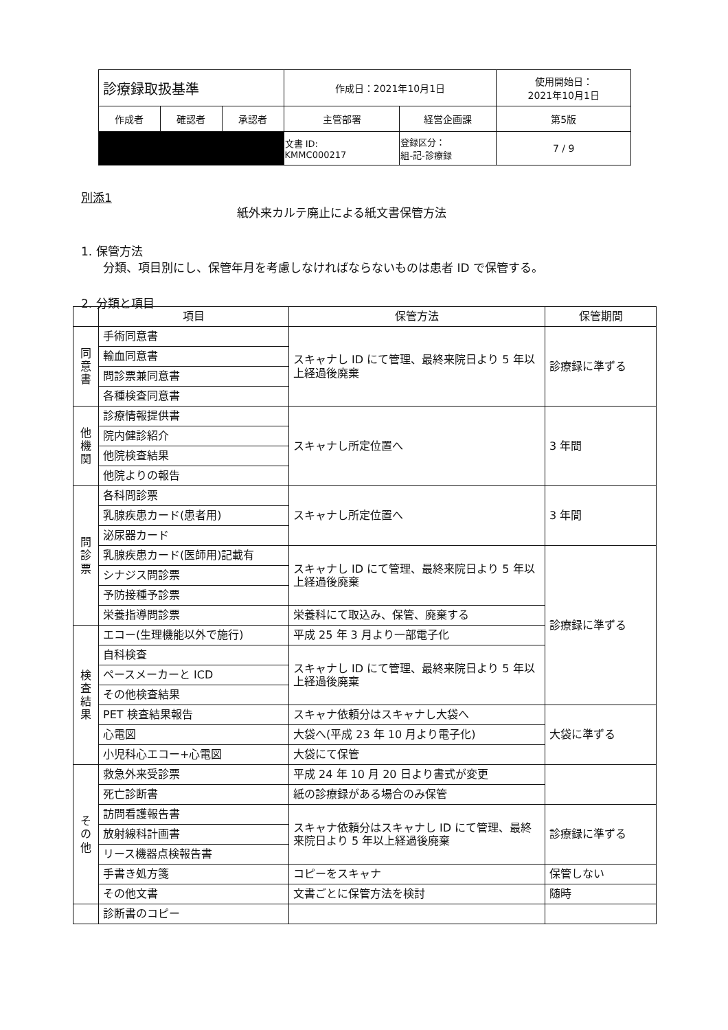| 診療録取扱基準 | | | 作成日：2021年10月1日 | | 使用開始日： 2021年10月1日 |
| 作成者 | 確認者 | 承認者 | 主管部署 | 経営企画課 | 第5版 |
| | | | 文書 ID: KMMC000217 | 登録区分： 組-記-診療録 | 7 / 9 |
別添1
紙外来カルテ廃止による紙文書保管方法
1. 保管方法
分類、項目別にし、保管年月を考慮しなければならないものは患者 ID で保管する。
2. 分類と項目
| | 項目 | 保管方法 | 保管期間 |
| --- | --- | --- | --- |
| 同 意 書 | 手術同意書 | スキャナし ID にて管理、最終来院日より 5 年以上経過後廃棄 | 診療録に準ずる |
| | 輸血同意書 | | |
| | 問診票兼同意書 | | |
| | 各種検査同意書 | | |
| 他 機 関 | 診療情報提供書 | スキャナし所定位置へ | 3 年間 |
| | 院内健診紹介 | | |
| | 他院検査結果 | | |
| | 他院よりの報告 | | |
| 問 診 票 | 各科問診票 | スキャナし所定位置へ | 3 年間 |
| | 乳腺疾患カード(患者用) | | |
| | 泌尿器カード | | |
| | 乳腺疾患カード(医師用)記載有 | スキャナし ID にて管理、最終来院日より 5 年以上経過後廃棄 | 診療録に準ずる |
| | シナジス問診票 | | |
| | 予防接種予診票 | | |
| | 栄養指導問診票 | 栄養科にて取込み、保管、廃棄する | |
| 検 査 結 果 | エコー(生理機能以外で施行) | 平成 25 年 3 月より一部電子化 | |
| | 自科検査 | スキャナし ID にて管理、最終来院日より 5 年以上経過後廃棄 | |
| | ペースメーカーと ICD | | |
| | その他検査結果 | | |
| | PET 検査結果報告 | スキャナ依頼分はスキャナし大袋へ | 大袋に準ずる |
| | 心電図 | 大袋へ(平成 23 年 10 月より電子化) | |
| | 小児科心エコー+心電図 | 大袋にて保管 | |
| そ の 他 | 救急外来受診票 | 平成 24 年 10 月 20 日より書式が変更 | |
| | 死亡診断書 | 紙の診療録がある場合のみ保管 | |
| | 訪問看護報告書 | スキャナ依頼分はスキャナし ID にて管理、最終来院日より 5 年以上経過後廃棄 | 診療録に準ずる |
| | 放射線科計画書 | | |
| | リース機器点検報告書 | | |
| | 手書き処方箋 | コピーをスキャナ | 保管しない |
| | その他文書 | 文書ごとに保管方法を検討 | 随時 |
| | 診断書のコピー | | |